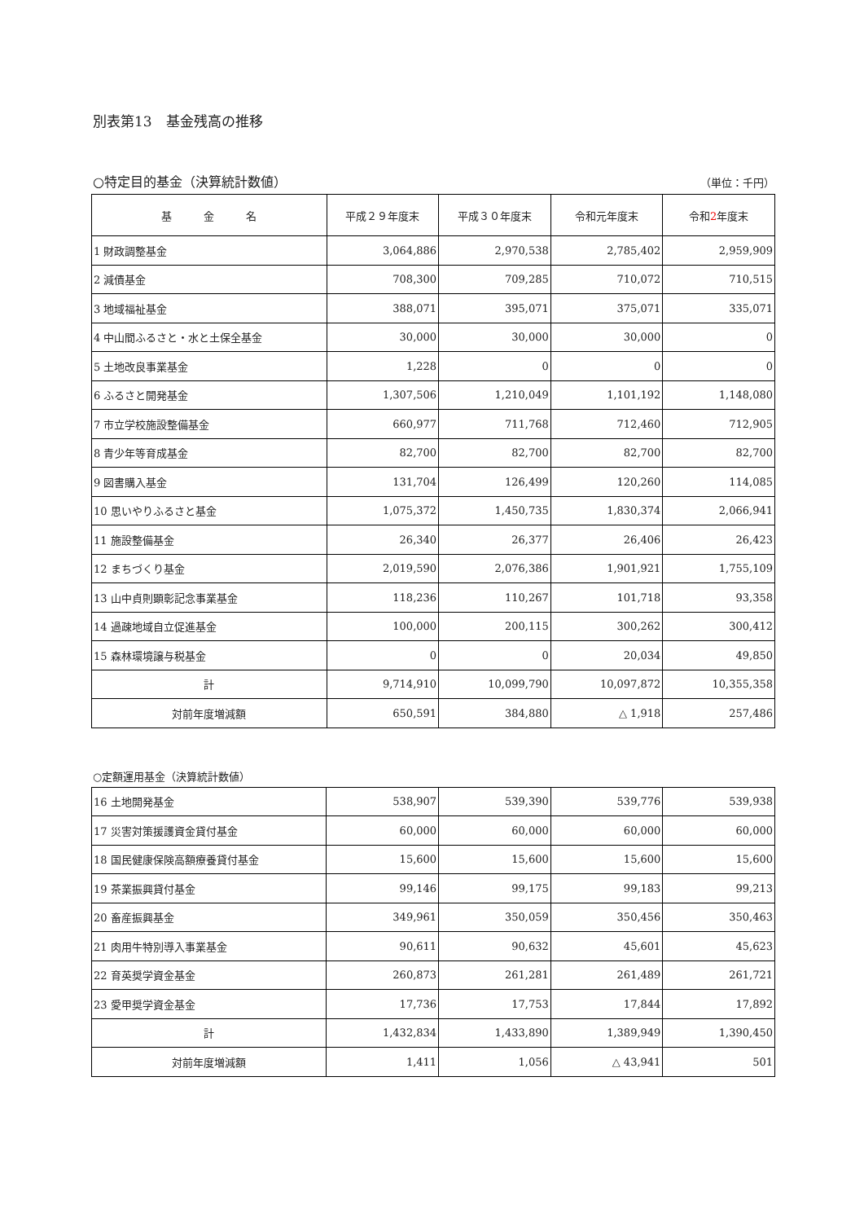別表第13　基金残高の推移
○特定目的基金（決算統計数値） （単位：千円）
| 基 金 名 | 平成２９年度末 | 平成３０年度末 | 令和元年度末 | 令和 2 年度末 |
| --- | --- | --- | --- | --- |
| 1 財政調整基金 | 3,064,886 | 2,970,538 | 2,785,402 | 2,959,909 |
| 2 減債基金 | 708,300 | 709,285 | 710,072 | 710,515 |
| 3 地域福祉基金 | 388,071 | 395,071 | 375,071 | 335,071 |
| 4 中山間ふるさと・水と土保全基金 | 30,000 | 30,000 | 30,000 | 0 |
| 5 土地改良事業基金 | 1,228 | 0 | 0 | 0 |
| 6 ふるさと開発基金 | 1,307,506 | 1,210,049 | 1,101,192 | 1,148,080 |
| 7 市立学校施設整備基金 | 660,977 | 711,768 | 712,460 | 712,905 |
| 8 青少年等育成基金 | 82,700 | 82,700 | 82,700 | 82,700 |
| 9 図書購入基金 | 131,704 | 126,499 | 120,260 | 114,085 |
| 10 思いやりふるさと基金 | 1,075,372 | 1,450,735 | 1,830,374 | 2,066,941 |
| 11 施設整備基金 | 26,340 | 26,377 | 26,406 | 26,423 |
| 12 まちづくり基金 | 2,019,590 | 2,076,386 | 1,901,921 | 1,755,109 |
| 13 山中貞則顕彰記念事業基金 | 118,236 | 110,267 | 101,718 | 93,358 |
| 14 過疎地域自立促進基金 | 100,000 | 200,115 | 300,262 | 300,412 |
| 15 森林環境譲与税基金 | 0 | 0 | 20,034 | 49,850 |
| 計 | 9,714,910 | 10,099,790 | 10,097,872 | 10,355,358 |
| 対前年度増減額 | 650,591 | 384,880 | △ 1,918 | 257,486 |
○定額運用基金（決算統計数値）
| 16 土地開発基金 | 538,907 | 539,390 | 539,776 | 539,938 |
| 17 災害対策援護資金貸付基金 | 60,000 | 60,000 | 60,000 | 60,000 |
| 18 国民健康保険高額療養貸付基金 | 15,600 | 15,600 | 15,600 | 15,600 |
| 19 茶業振興貸付基金 | 99,146 | 99,175 | 99,183 | 99,213 |
| 20 畜産振興基金 | 349,961 | 350,059 | 350,456 | 350,463 |
| 21 肉用牛特別導入事業基金 | 90,611 | 90,632 | 45,601 | 45,623 |
| 22 育英奨学資金基金 | 260,873 | 261,281 | 261,489 | 261,721 |
| 23 愛甲奨学資金基金 | 17,736 | 17,753 | 17,844 | 17,892 |
| 計 | 1,432,834 | 1,433,890 | 1,389,949 | 1,390,450 |
| 対前年度増減額 | 1,411 | 1,056 | △ 43,941 | 501 |